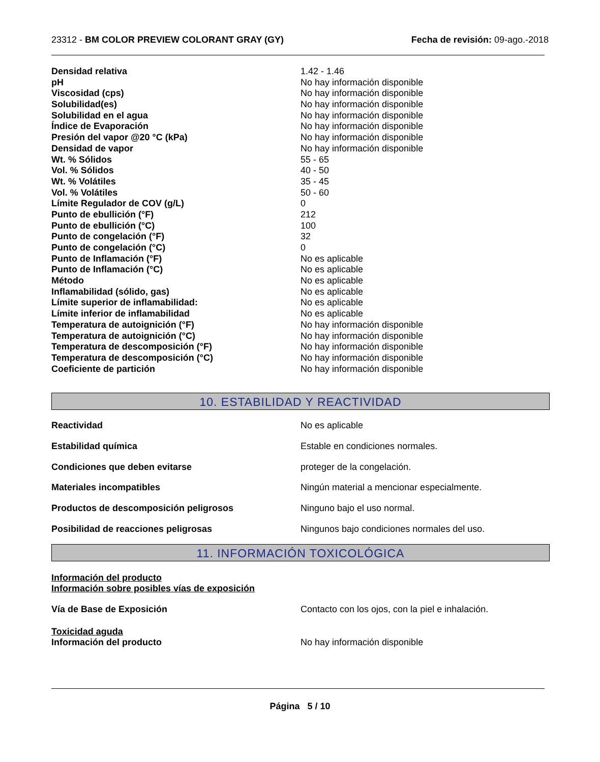23312 - BM COLOR PREVIEW COLORANT GRAY (GY)
Fecha de revisión: 09-ago.-2018
| Densidad relativa | 1.42 - 1.46 |
| pH | No hay información disponible |
| Viscosidad (cps) | No hay información disponible |
| Solubilidad(es) | No hay información disponible |
| Solubilidad en el agua | No hay información disponible |
| Índice de Evaporación | No hay información disponible |
| Presión del vapor @20 °C (kPa) | No hay información disponible |
| Densidad de vapor | No hay información disponible |
| Wt. % Sólidos | 55 - 65 |
| Vol. % Sólidos | 40 - 50 |
| Wt. % Volátiles | 35 - 45 |
| Vol. % Volátiles | 50 - 60 |
| Límite Regulador de COV (g/L) | 0 |
| Punto de ebullición (°F) | 212 |
| Punto de ebullición (°C) | 100 |
| Punto de congelación (°F) | 32 |
| Punto de congelación (°C) | 0 |
| Punto de Inflamación (°F) | No es aplicable |
| Punto de Inflamación (°C) | No es aplicable |
| Método | No es aplicable |
| Inflamabilidad (sólido, gas) | No es aplicable |
| Límite superior de inflamabilidad: | No es aplicable |
| Límite inferior de inflamabilidad | No es aplicable |
| Temperatura de autoignición (°F) | No hay información disponible |
| Temperatura de autoignición (°C) | No hay información disponible |
| Temperatura de descomposición (°F) | No hay información disponible |
| Temperatura de descomposición (°C) | No hay información disponible |
| Coeficiente de partición | No hay información disponible |
10. ESTABILIDAD Y REACTIVIDAD
| Reactividad | No es aplicable |
| Estabilidad química | Estable en condiciones normales. |
| Condiciones que deben evitarse | proteger de la congelación. |
| Materiales incompatibles | Ningún material a mencionar especialmente. |
| Productos de descomposición peligrosos | Ninguno bajo el uso normal. |
| Posibilidad de reacciones peligrosas | Ningunos bajo condiciones normales del uso. |
11. INFORMACIÓN TOXICOLÓGICA
Información del producto
Información sobre posibles vías de exposición
| Vía de Base de Exposición | Contacto con los ojos, con la piel e inhalación. |
Toxicidad aguda
| Información del producto | No hay información disponible |
Página 5 / 10